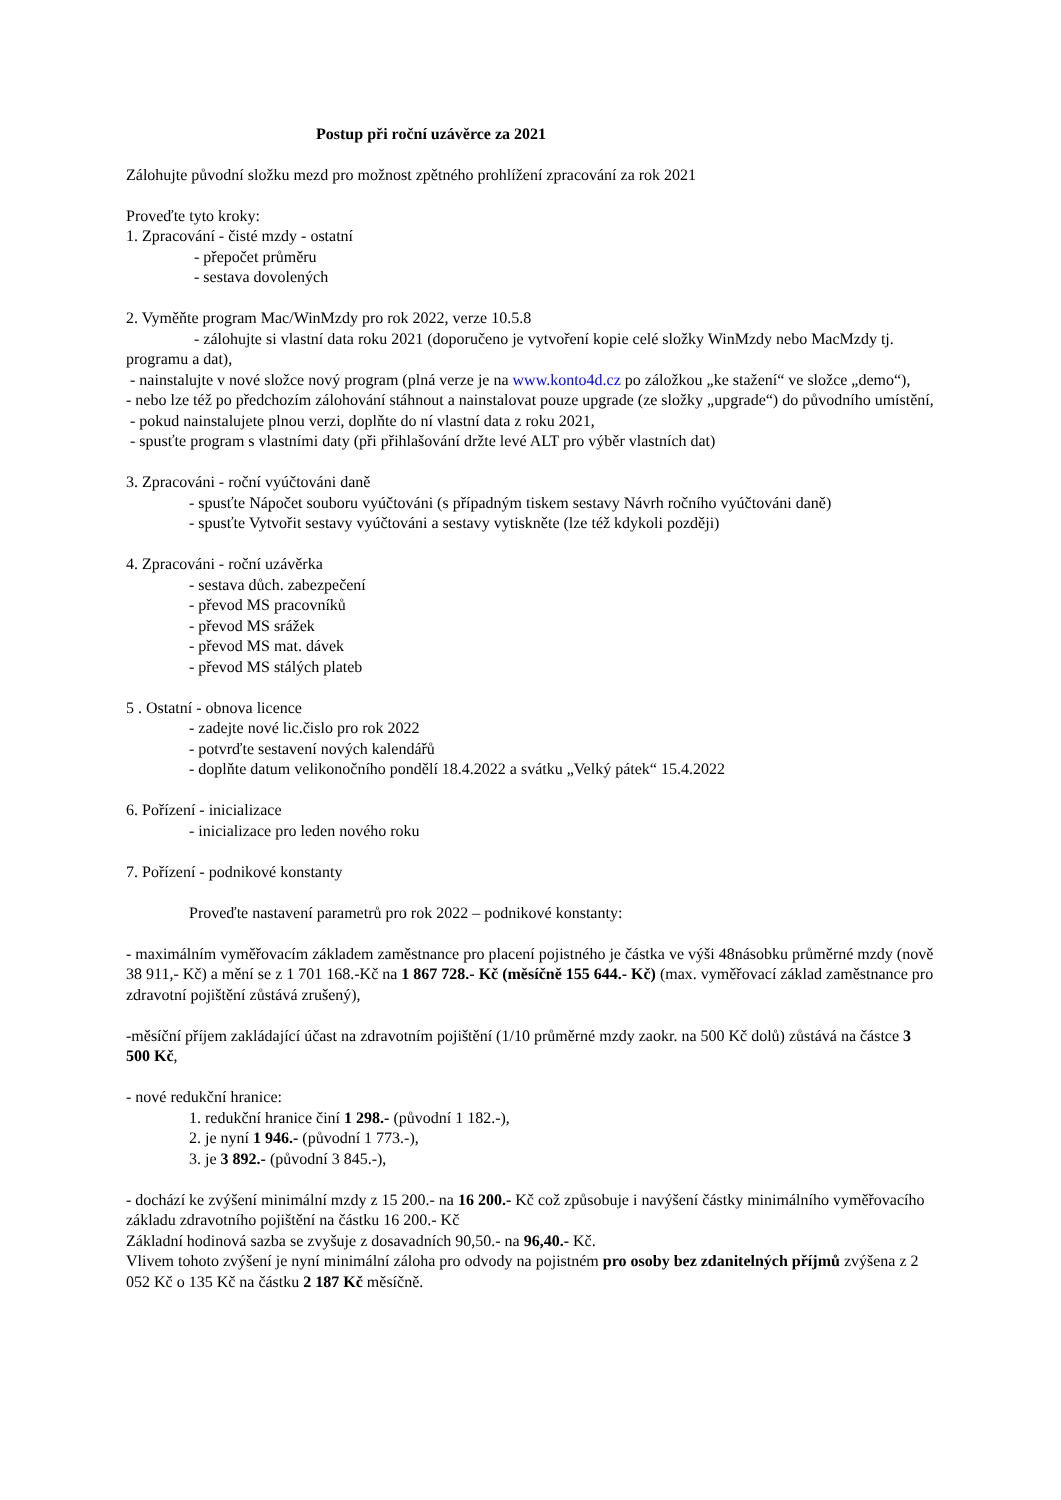Postup při roční uzávěrce za 2021
Zálohujte původní složku mezd pro možnost zpětného prohlížení zpracování za rok 2021
Proveďte tyto kroky:
1. Zpracování - čisté mzdy - ostatní
- přepočet průměru
- sestava dovolených
2. Vyměňte program Mac/WinMzdy pro rok 2022, verze 10.5.8
- zálohujte si vlastní data roku 2021 (doporučeno je vytvoření kopie celé složky WinMzdy nebo MacMzdy tj. programu a dat),
- nainstalujte v nové složce nový program (plná verze je na www.konto4d.cz po záložkou „ke stažení“ ve složce „demo“),
- nebo lze též po předchozím zálohování stáhnout a nainstalovat pouze upgrade (ze složky „upgrade“) do původního umístění,
- pokud nainstalujete plnou verzi, doplňte do ní vlastní data z roku 2021,
- spusťte program s vlastními daty (při přihlašování držte levé ALT pro výběr vlastních dat)
3. Zpracováni - roční vyúčtováni daně
- spusťte Nápočet souboru vyúčtováni (s případným tiskem sestavy Návrh ročního vyúčtováni daně)
- spusťte Vytvořit sestavy vyúčtováni a sestavy vytiskněte (lze též kdykoli později)
4. Zpracováni - roční uzávěrka
- sestava důch. zabezpečení
- převod MS pracovníků
- převod MS srážek
- převod MS mat. dávek
- převod MS stálých plateb
5 . Ostatní - obnova licence
- zadejte nové lic.čislo pro rok 2022
- potvrďte sestavení nových kalendářů
- doplňte datum velikonočního pondělí 18.4.2022 a svátku „Velký pátek“ 15.4.2022
6. Pořízení - inicializace
- inicializace pro leden nového roku
7. Pořízení - podnikové konstanty
Proveďte nastavení parametrů pro rok 2022 – podnikové konstanty:
- maximálním vyměřovacím základem zaměstnance pro placení pojistného je částka ve výši 48násobku průměrné mzdy (nově 38 911,- Kč) a mění se z 1 701 168.-Kč na 1 867 728.- Kč (měsíčně 155 644.- Kč) (max. vyměřovací základ zaměstnance pro zdravotní pojištění zůstává zrušený),
-měsíční příjem zakládající účast na zdravotním pojištění (1/10 průměrné mzdy zaokr. na 500 Kč dolů) zůstává na částce 3 500 Kč,
- nové redukční hranice:
1. redukční hranice činí 1 298.- (původní 1 182.-),
2. je nyní 1 946.- (původní 1 773.-),
3. je 3 892.- (původní 3 845.-),
- dochází ke zvýšení minimální mzdy z 15 200.- na 16 200.- Kč což způsobuje i navýšení částky minimálního vyměřovacího základu zdravotního pojištění na částku 16 200.- Kč
Základní hodinová sazba se zvyšuje z dosavadních 90,50.- na 96,40.- Kč.
Vlivem tohoto zvýšení je nyní minimální záloha pro odvody na pojistném pro osoby bez zdanitelných příjmů zvýšena z 2 052 Kč o 135 Kč na částku 2 187 Kč měsíčně.